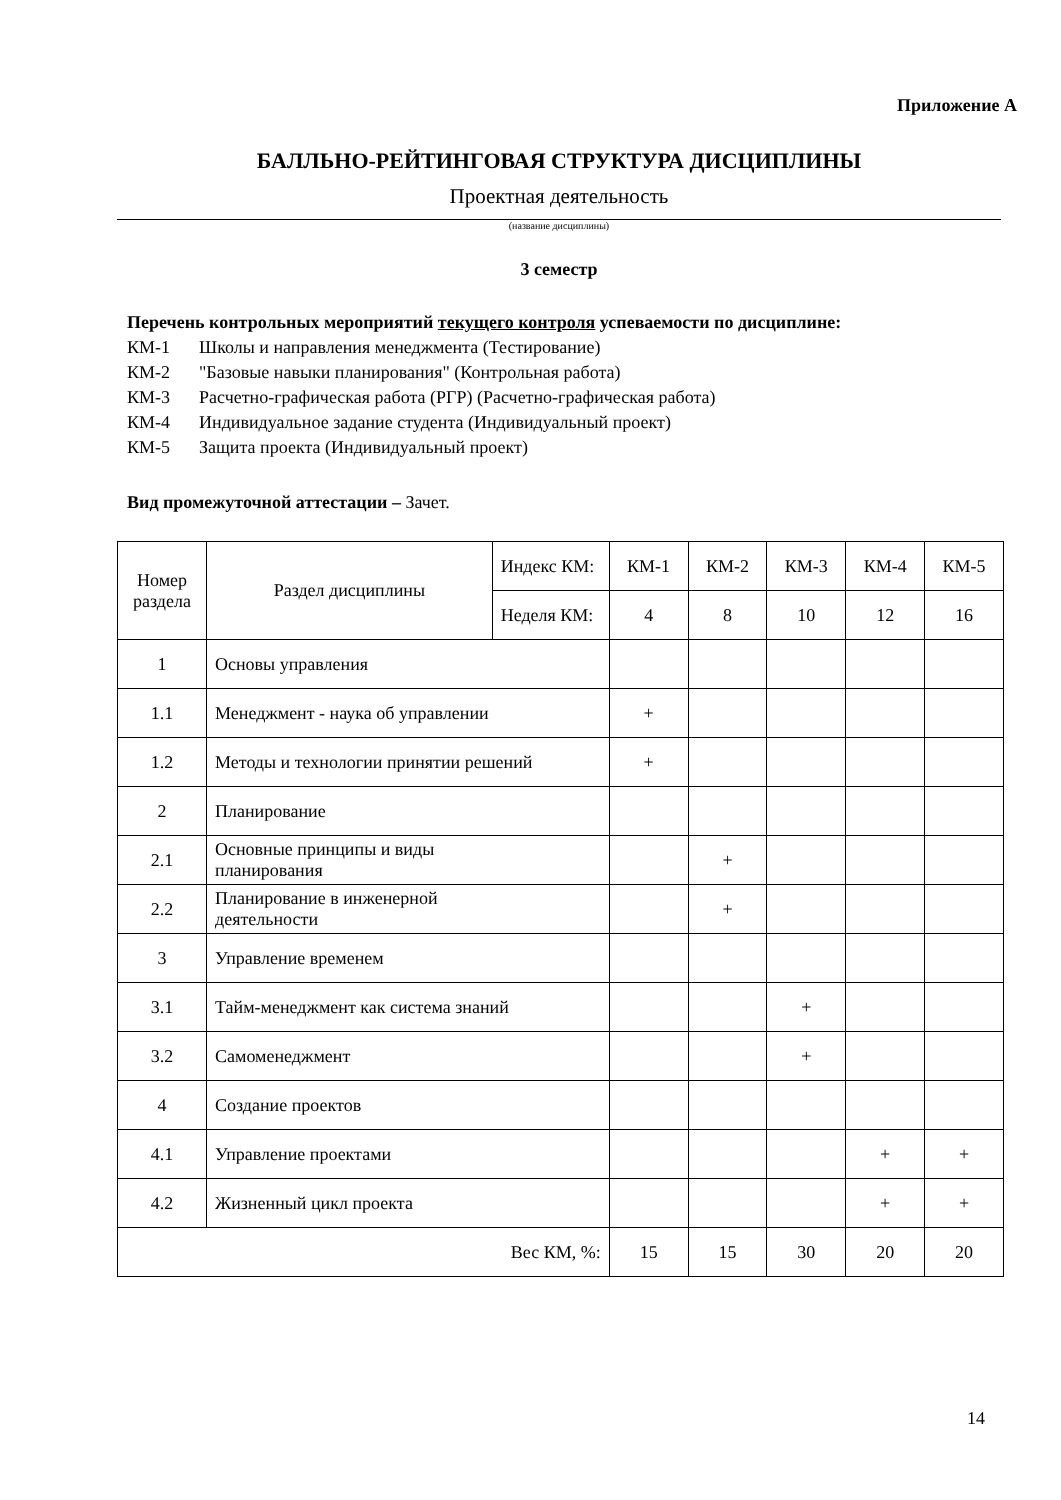Приложение А
БАЛЛЬНО-РЕЙТИНГОВАЯ СТРУКТУРА ДИСЦИПЛИНЫ
Проектная деятельность
(название дисциплины)
3 семестр
Перечень контрольных мероприятий текущего контроля успеваемости по дисциплине:
КМ-1 Школы и направления менеджмента (Тестирование)
КМ-2 "Базовые навыки планирования" (Контрольная работа)
КМ-3 Расчетно-графическая работа (РГР) (Расчетно-графическая работа)
КМ-4 Индивидуальное задание студента (Индивидуальный проект)
КМ-5 Защита проекта (Индивидуальный проект)
Вид промежуточной аттестации – Зачет.
| Номер раздела | Раздел дисциплины | Индекс КМ: | КМ-1 | КМ-2 | КМ-3 | КМ-4 | КМ-5 |
| --- | --- | --- | --- | --- | --- | --- | --- |
| | | Неделя КМ: | 4 | 8 | 10 | 12 | 16 |
| 1 | Основы управления | | | | | | |
| 1.1 | Менеджмент - наука об управлении | | + | | | | |
| 1.2 | Методы и технологии принятии решений | | + | | | | |
| 2 | Планирование | | | | | | |
| 2.1 | Основные принципы и виды планирования | | | + | | | |
| 2.2 | Планирование в инженерной деятельности | | | + | | | |
| 3 | Управление временем | | | | | | |
| 3.1 | Тайм-менеджмент как система знаний | | | | + | | |
| 3.2 | Самоменеджмент | | | | + | | |
| 4 | Создание проектов | | | | | | |
| 4.1 | Управление проектами | | | | | + | + |
| 4.2 | Жизненный цикл проекта | | | | | + | + |
| Вес КМ, %: | | | 15 | 15 | 30 | 20 | 20 |
14